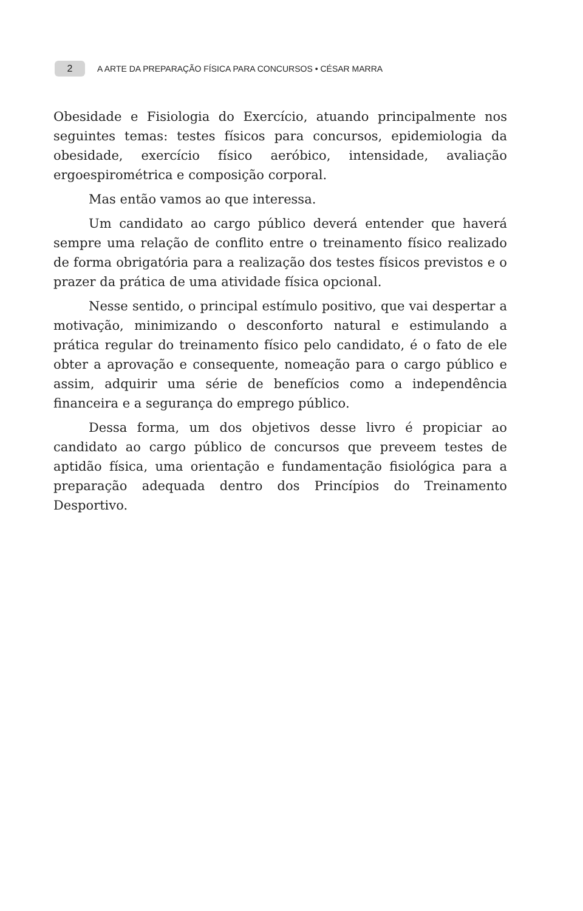2 A ARTE DA PREPARAÇÃO FÍSICA PARA CONCURSOS • CÉSAR MARRA
Obesidade e Fisiologia do Exercício, atuando principalmente nos seguintes temas: testes físicos para concursos, epidemiologia da obesidade, exercício físico aeróbico, intensidade, avaliação ergoespirométrica e composição corporal.
Mas então vamos ao que interessa.
Um candidato ao cargo público deverá entender que haverá sempre uma relação de conflito entre o treinamento físico realizado de forma obrigatória para a realização dos testes físicos previstos e o prazer da prática de uma atividade física opcional.
Nesse sentido, o principal estímulo positivo, que vai despertar a motivação, minimizando o desconforto natural e estimulando a prática regular do treinamento físico pelo candidato, é o fato de ele obter a aprovação e consequente, nomeação para o cargo público e assim, adquirir uma série de benefícios como a independência financeira e a segurança do emprego público.
Dessa forma, um dos objetivos desse livro é propiciar ao candidato ao cargo público de concursos que preveem testes de aptidão física, uma orientação e fundamentação fisiológica para a preparação adequada dentro dos Princípios do Treinamento Desportivo.